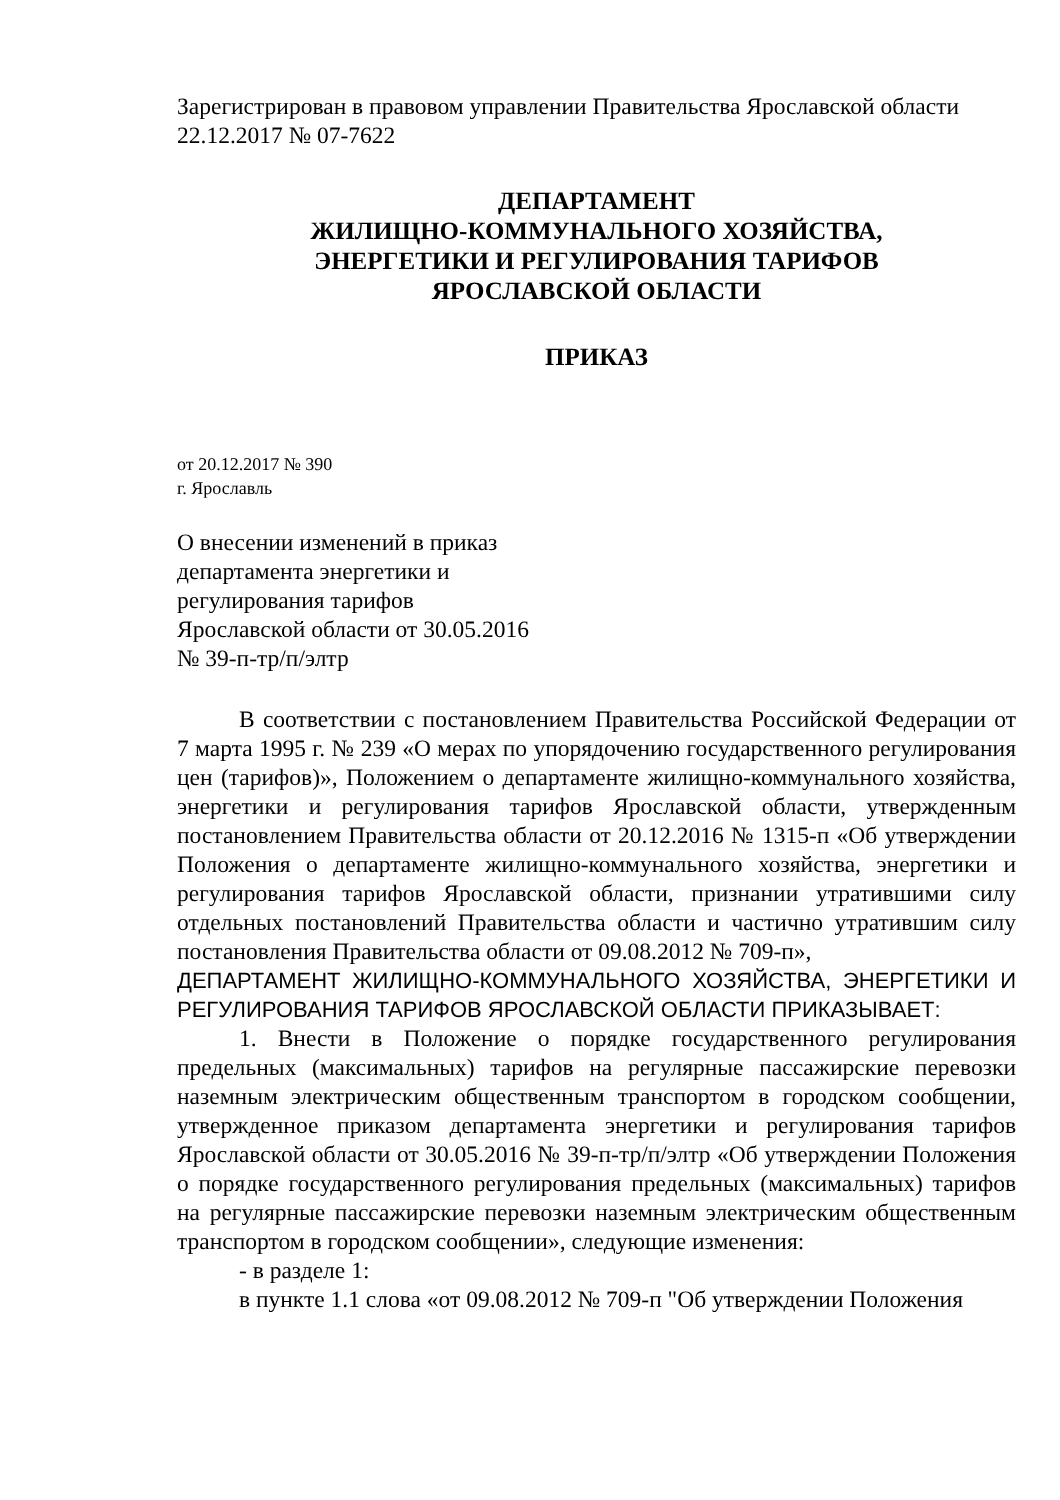Зарегистрирован в правовом управлении Правительства Ярославской области
22.12.2017 № 07-7622
ДЕПАРТАМЕНТ
ЖИЛИЩНО-КОММУНАЛЬНОГО ХОЗЯЙСТВА,
ЭНЕРГЕТИКИ И РЕГУЛИРОВАНИЯ ТАРИФОВ
ЯРОСЛАВСКОЙ ОБЛАСТИ
ПРИКАЗ
от 20.12.2017 № 390
г. Ярославль
О внесении изменений в приказ
департамента энергетики и
регулирования тарифов
Ярославской области от 30.05.2016
№ 39-п-тр/п/элтр
В соответствии с постановлением Правительства Российской Федерации от 7 марта 1995 г. № 239 «О мерах по упорядочению государственного регулирования цен (тарифов)», Положением о департаменте жилищно-коммунального хозяйства, энергетики и регулирования тарифов Ярославской области, утвержденным постановлением Правительства области от 20.12.2016 № 1315-п «Об утверждении Положения о департаменте жилищно-коммунального хозяйства, энергетики и регулирования тарифов Ярославской области, признании утратившими силу отдельных постановлений Правительства области и частично утратившим силу постановления Правительства области от 09.08.2012 № 709-п»,
ДЕПАРТАМЕНТ ЖИЛИЩНО-КОММУНАЛЬНОГО ХОЗЯЙСТВА, ЭНЕРГЕТИКИ И РЕГУЛИРОВАНИЯ ТАРИФОВ ЯРОСЛАВСКОЙ ОБЛАСТИ ПРИКАЗЫВАЕТ:
1. Внести в Положение о порядке государственного регулирования предельных (максимальных) тарифов на регулярные пассажирские перевозки наземным электрическим общественным транспортом в городском сообщении, утвержденное приказом департамента энергетики и регулирования тарифов Ярославской области от 30.05.2016 № 39-п-тр/п/элтр «Об утверждении Положения о порядке государственного регулирования предельных (максимальных) тарифов на регулярные пассажирские перевозки наземным электрическим общественным транспортом в городском сообщении», следующие изменения:
- в разделе 1:
в пункте 1.1 слова «от 09.08.2012 № 709-п "Об утверждении Положения